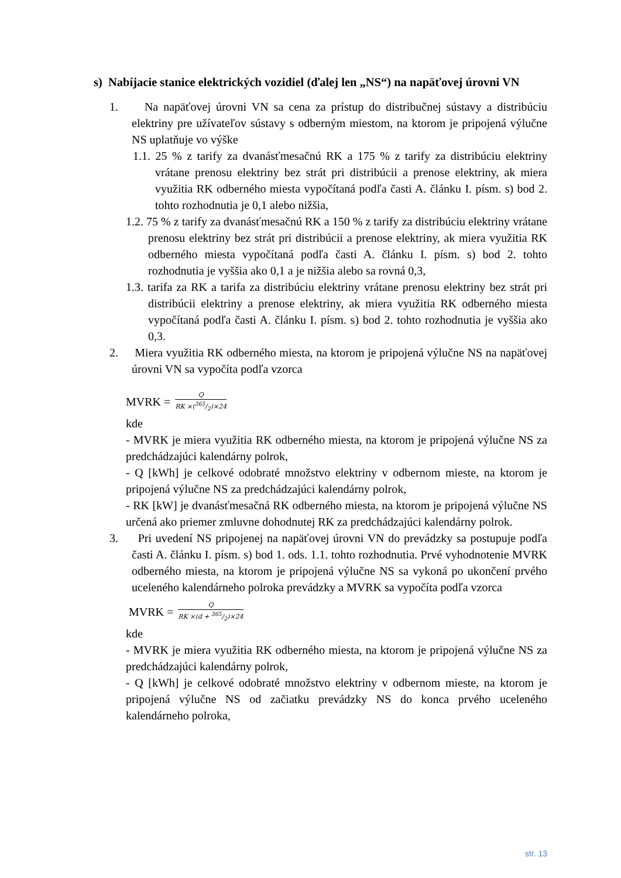s) Nabíjacie stanice elektrických vozidiel (ďalej len „NS“) na napäťovej úrovni VN
1. Na napäťovej úrovni VN sa cena za prístup do distribučnej sústavy a distribúciu elektriny pre užívateľov sústavy s odberným miestom, na ktorom je pripojená výlučne NS uplatňuje vo výške
1.1. 25 % z tarify za dvanásťmesačnú RK a 175 % z tarify za distribúciu elektriny vrátane prenosu elektriny bez strát pri distribúcii a prenose elektriny, ak miera využitia RK odberného miesta vypočítaná podľa časti A. článku I. písm. s) bod 2. tohto rozhodnutia je 0,1 alebo nižšia,
1.2. 75 % z tarify za dvanásťmesačnú RK a 150 % z tarify za distribúciu elektriny vrátane prenosu elektriny bez strát pri distribúcii a prenose elektriny, ak miera využitia RK odberného miesta vypočítaná podľa časti A. článku I. písm. s) bod 2. tohto rozhodnutia je vyššia ako 0,1 a je nižšia alebo sa rovná 0,3,
1.3. tarifa za RK a tarifa za distribúciu elektriny vrátane prenosu elektriny bez strát pri distribúcii elektriny a prenose elektriny, ak miera využitia RK odberného miesta vypočítaná podľa časti A. článku I. písm. s) bod 2. tohto rozhodnutia je vyššia ako 0,3.
2. Miera využitia RK odberného miesta, na ktorom je pripojená výlučne NS na napäťovej úrovni VN sa vypočíta podľa vzorca
MVRK =
Q
RK ×(365/2)×24
kde
- MVRK je miera využitia RK odberného miesta, na ktorom je pripojená výlučne NS za predchádzajúci kalendárny polrok,
- Q [kWh] je celkové odobraté množstvo elektriny v odbernom mieste, na ktorom je pripojená výlučne NS za predchádzajúci kalendárny polrok,
- RK [kW] je dvanásťmesačná RK odberného miesta, na ktorom je pripojená výlučne NS určená ako priemer zmluvne dohodnutej RK za predchádzajúci kalendárny polrok.
3. Pri uvedení NS pripojenej na napäťovej úrovni VN do prevádzky sa postupuje podľa časti A. článku I. písm. s) bod 1. ods. 1.1. tohto rozhodnutia. Prvé vyhodnotenie MVRK odberného miesta, na ktorom je pripojená výlučne NS sa vykoná po ukončení prvého uceleného kalendárneho polroka prevádzky a MVRK sa vypočíta podľa vzorca
MVRK =
Q
RK ×(d + 365/2)×24
kde
- MVRK je miera využitia RK odberného miesta, na ktorom je pripojená výlučne NS za predchádzajúci kalendárny polrok,
- Q [kWh] je celkové odobraté množstvo elektriny v odbernom mieste, na ktorom je pripojená výlučne NS od začiatku prevádzky NS do konca prvého uceleného kalendárneho polroka,
str. 13